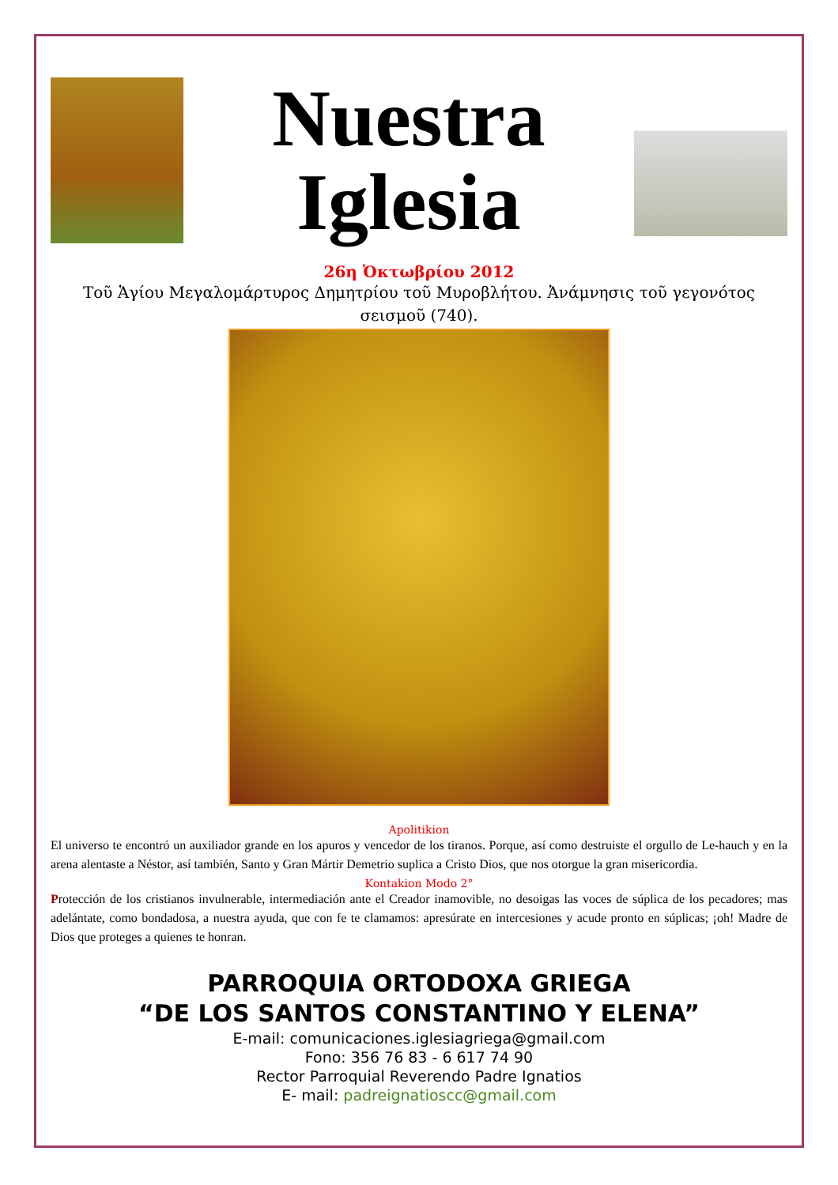Nuestra
Iglesia
26η Ὀκτωβρίου 2012
Τοῦ Ἁγίου Μεγαλομάρτυρος Δημητρίου τοῦ Μυροβλήτου. Ἀνάμνησις τοῦ γεγονότος σεισμοῦ (740).
Apolitikion
El universo te encontró un auxiliador grande en los apuros y vencedor de los tiranos. Porque, así como destruiste el orgullo de Le-hauch y en la arena alentaste a Néstor, así también, Santo y Gran Mártir Demetrio suplica a Cristo Dios, que nos otorgue la gran misericordia.
Kontakion Modo 2°
Protección de los cristianos invulnerable, intermediación ante el Creador inamovible, no desoigas las voces de súplica de los pecadores; mas adelántate, como bondadosa, a nuestra ayuda, que con fe te clamamos: apresúrate en intercesiones y acude pronto en súplicas; ¡oh! Madre de Dios que proteges a quienes te honran.
PARROQUIA ORTODOXA GRIEGA
“DE LOS SANTOS CONSTANTINO Y ELENA”
E-mail: comunicaciones.iglesiagriega@gmail.com
Fono: 356 76 83 - 6 617 74 90
Rector Parroquial Reverendo Padre Ignatios
E- mail: padreignatioscc@gmail.com